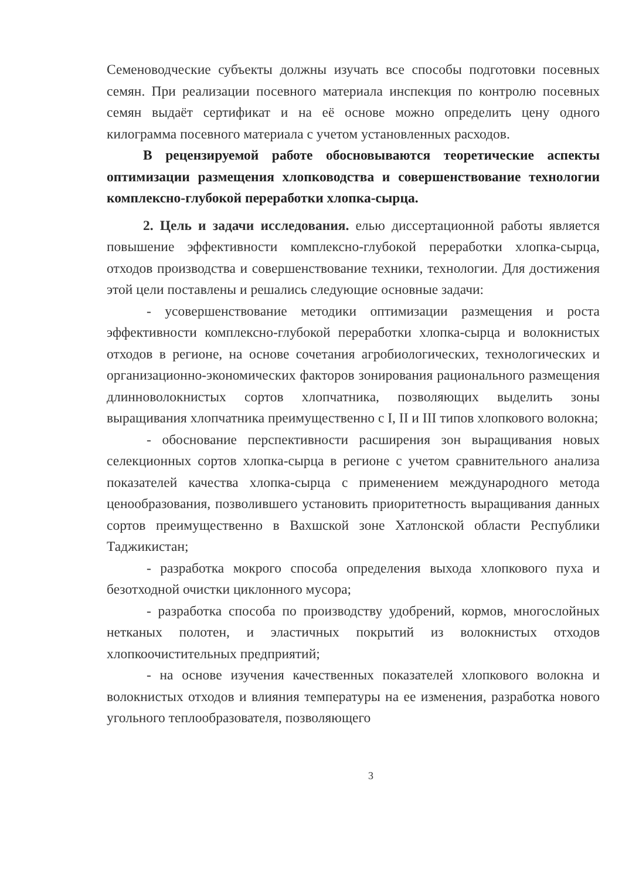Семеноводческие субъекты должны изучать все способы подготовки посевных семян. При реализации посевного материала инспекция по контролю посевных семян выдаёт сертификат и на её основе можно определить цену одного килограмма посевного материала с учетом установленных расходов.
В рецензируемой работе обосновываются теоретические аспекты оптимизации размещения хлопководства и совершенствование технологии комплексно-глубокой переработки хлопка-сырца.
2. Цель и задачи исследования. елью диссертационной работы является повышение эффективности комплексно-глубокой переработки хлопка-сырца, отходов производства и совершенствование техники, технологии. Для достижения этой цели поставлены и решались следующие основные задачи:
- усовершенствование методики оптимизации размещения и роста эффективности комплексно-глубокой переработки хлопка-сырца и волокнистых отходов в регионе, на основе сочетания агробиологических, технологических и организационно-экономических факторов зонирования рационального размещения длинноволокнистых сортов хлопчатника, позволяющих выделить зоны выращивания хлопчатника преимущественно с I, II и III типов хлопкового волокна;
- обоснование перспективности расширения зон выращивания новых селекционных сортов хлопка-сырца в регионе с учетом сравнительного анализа показателей качества хлопка-сырца с применением международного метода ценообразования, позволившего установить приоритетность выращивания данных сортов преимущественно в Вахшской зоне Хатлонской области Республики Таджикистан;
- разработка мокрого способа определения выхода хлопкового пуха и безотходной очистки циклонного мусора;
- разработка способа по производству удобрений, кормов, многослойных нетканых полотен, и эластичных покрытий из волокнистых отходов хлопкоочистительных предприятий;
- на основе изучения качественных показателей хлопкового волокна и волокнистых отходов и влияния температуры на ее изменения, разработка нового угольного теплообразователя, позволяющего
3